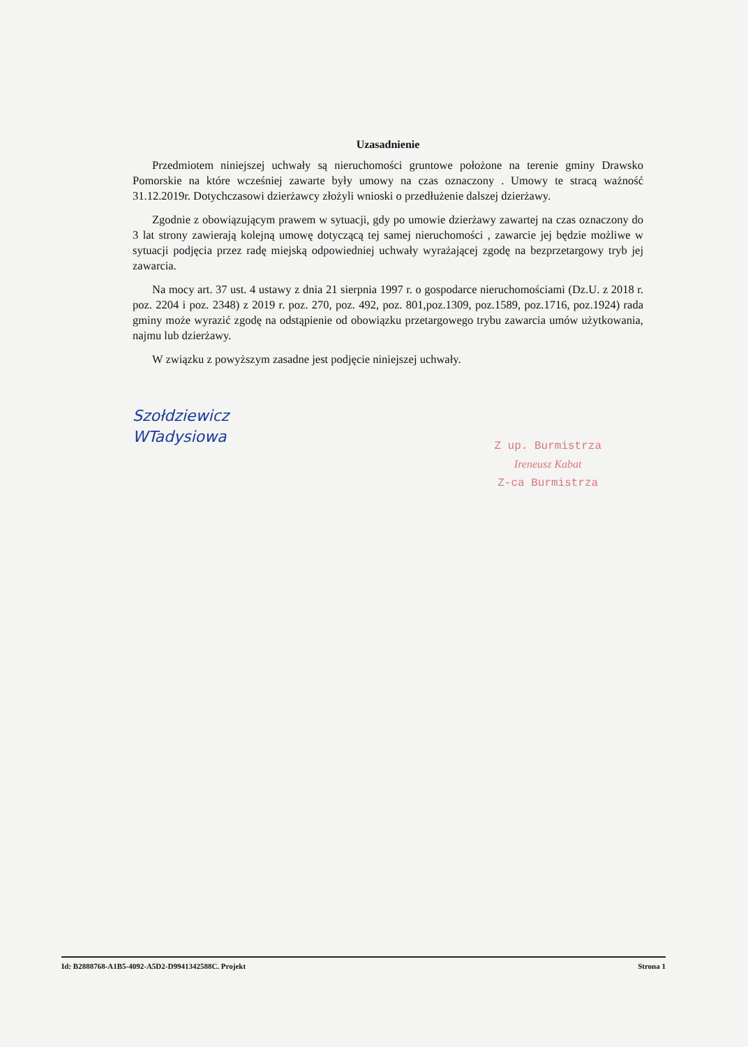Uzasadnienie
Przedmiotem niniejszej uchwały są nieruchomości gruntowe położone na terenie gminy Drawsko Pomorskie na które wcześniej zawarte były umowy na czas oznaczony . Umowy te stracą ważność 31.12.2019r. Dotychczasowi dzierżawcy złożyli wnioski o przedłużenie dalszej dzierżawy.
Zgodnie z obowiązującym prawem w sytuacji, gdy po umowie dzierżawy zawartej na czas oznaczony do 3 lat strony zawierają kolejną umowę dotyczącą tej samej nieruchomości , zawarcie jej będzie możliwe w sytuacji podjęcia przez radę miejską odpowiedniej uchwały wyrażającej zgodę na bezprzetargowy tryb jej zawarcia.
Na mocy art. 37 ust. 4 ustawy z dnia 21 sierpnia 1997 r. o gospodarce nieruchomościami (Dz.U. z 2018 r. poz. 2204 i poz. 2348) z 2019 r. poz. 270, poz. 492, poz. 801,poz.1309, poz.1589, poz.1716, poz.1924) rada gminy może wyrazić zgodę na odstąpienie od obowiązku przetargowego trybu zawarcia umów użytkowania, najmu lub dzierżawy.
W związku z powyższym zasadne jest podjęcie niniejszej uchwały.
Szołdziewicz
WTadysiowa
Z up. Burmistrza
Ireneusz Kabat
Z-ca Burmistrza
Id: B2888768-A1B5-4092-A5D2-D9941342588C. Projekt Strona 1